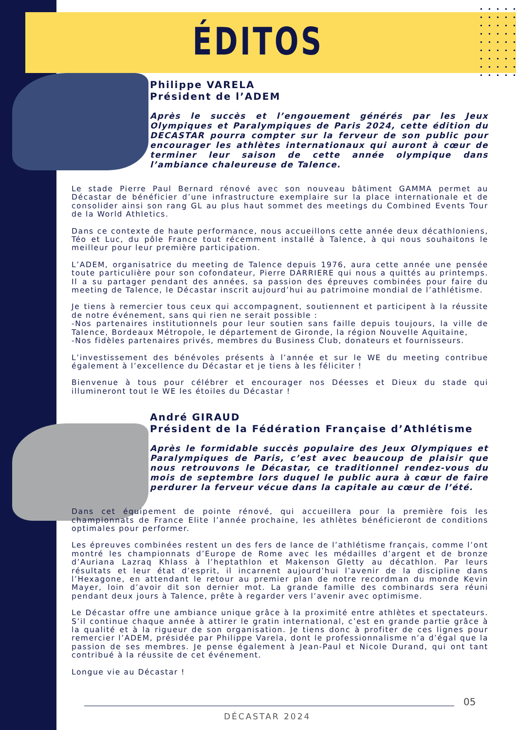ÉDITOS
Philippe VARELA
Président de l’ADEM
Après le succès et l’engouement générés par les Jeux Olympiques et Paralympiques de Paris 2024, cette édition du DECASTAR pourra compter sur la ferveur de son public pour encourager les athlètes internationaux qui auront à cœur de terminer leur saison de cette année olympique dans l’ambiance chaleureuse de Talence.
Le stade Pierre Paul Bernard rénové avec son nouveau bâtiment GAMMA permet au Décastar de bénéficier d’une infrastructure exemplaire sur la place internationale et de consolider ainsi son rang GL au plus haut sommet des meetings du Combined Events Tour de la World Athletics.
Dans ce contexte de haute performance, nous accueillons cette année deux décathloniens, Téo et Luc, du pôle France tout récemment installé à Talence, à qui nous souhaitons le meilleur pour leur première participation.
L’ADEM, organisatrice du meeting de Talence depuis 1976, aura cette année une pensée toute particulière pour son cofondateur, Pierre DARRIERE qui nous a quittés au printemps. Il a su partager pendant des années, sa passion des épreuves combinées pour faire du meeting de Talence, le Décastar inscrit aujourd’hui au patrimoine mondial de l’athlétisme.
Je tiens à remercier tous ceux qui accompagnent, soutiennent et participent à la réussite de notre événement, sans qui rien ne serait possible :
-Nos partenaires institutionnels pour leur soutien sans faille depuis toujours, la ville de Talence, Bordeaux Métropole, le département de Gironde, la région Nouvelle Aquitaine,
-Nos fidèles partenaires privés, membres du Business Club, donateurs et fournisseurs.
L’investissement des bénévoles présents à l’année et sur le WE du meeting contribue également à l’excellence du Décastar et je tiens à les féliciter !
Bienvenue à tous pour célébrer et encourager nos Déesses et Dieux du stade qui illumineront tout le WE les étoiles du Décastar !
André GIRAUD
Président de la Fédération Française d’Athlétisme
Après le formidable succès populaire des Jeux Olympiques et Paralympiques de Paris, c’est avec beaucoup de plaisir que nous retrouvons le Décastar, ce traditionnel rendez-vous du mois de septembre lors duquel le public aura à cœur de faire perdurer la ferveur vécue dans la capitale au cœur de l’été.
Dans cet équipement de pointe rénové, qui accueillera pour la première fois les championnats de France Elite l’année prochaine, les athlètes bénéficieront de conditions optimales pour performer.
Les épreuves combinées restent un des fers de lance de l’athlétisme français, comme l’ont montré les championnats d’Europe de Rome avec les médailles d’argent et de bronze d’Auriana Lazraq Khlass à l’heptathlon et Makenson Gletty au décathlon. Par leurs résultats et leur état d’esprit, il incarnent aujourd’hui l’avenir de la discipline dans l’Hexagone, en attendant le retour au premier plan de notre recordman du monde Kevin Mayer, loin d’avoir dit son dernier mot. La grande famille des combinards sera réuni pendant deux jours à Talence, prête à regarder vers l’avenir avec optimisme.
Le Décastar offre une ambiance unique grâce à la proximité entre athlètes et spectateurs. S’il continue chaque année à attirer le gratin international, c’est en grande partie grâce à la qualité et à la rigueur de son organisation. Je tiens donc à profiter de ces lignes pour remercier l’ADEM, présidée par Philippe Varela, dont le professionnalisme n’a d’égal que la passion de ses membres. Je pense également à Jean-Paul et Nicole Durand, qui ont tant contribué à la réussite de cet événement.
Longue vie au Décastar !
05
DÉCASTAR 2024